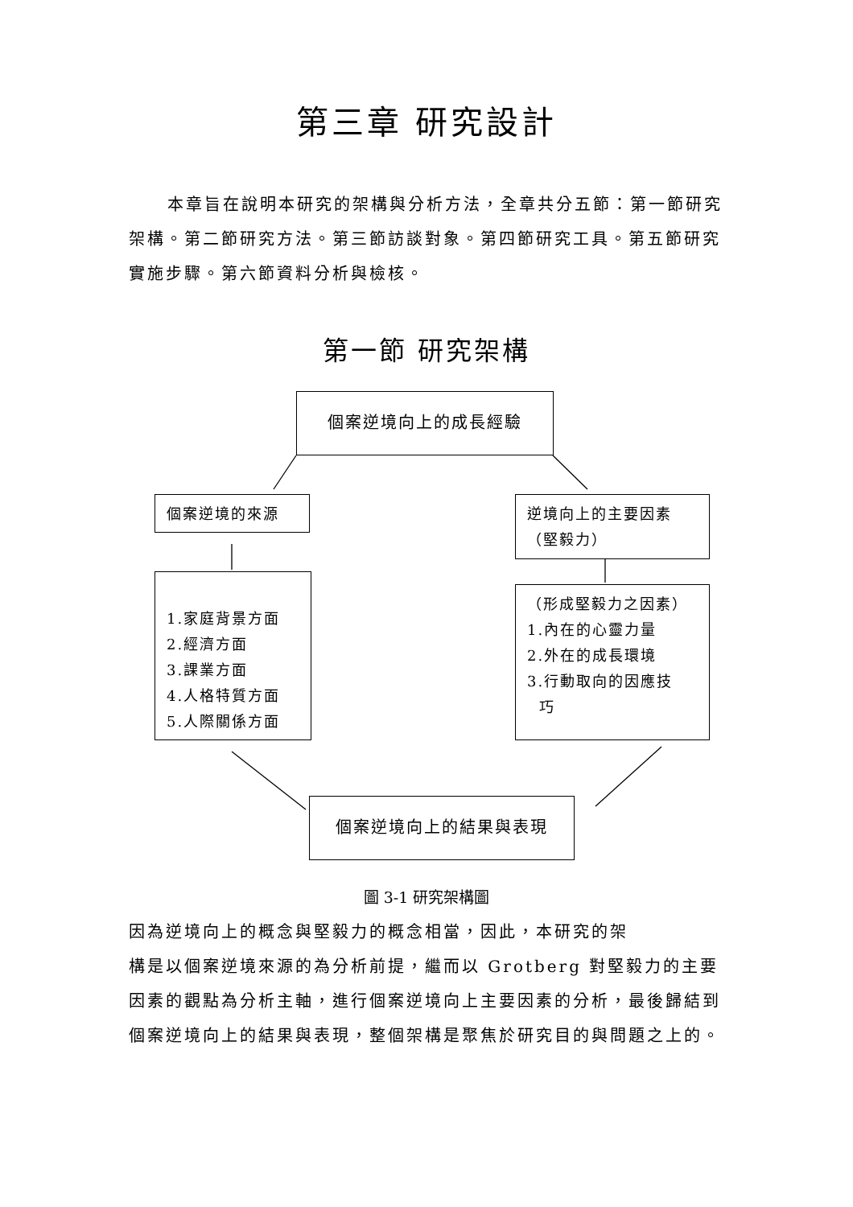第三章 研究設計
本章旨在說明本研究的架構與分析方法，全章共分五節：第一節研究架構。第二節研究方法。第三節訪談對象。第四節研究工具。第五節研究實施步驟。第六節資料分析與檢核。
第一節 研究架構
個案逆境向上的成長經驗
個案逆境的來源
逆境向上的主要因素
（堅毅力）
1.家庭背景方面
2.經濟方面
3.課業方面
4.人格特質方面
5.人際關係方面
（形成堅毅力之因素）
1.內在的心靈力量
2.外在的成長環境
3.行動取向的因應技
巧
個案逆境向上的結果與表現
圖 3-1 研究架構圖
因為逆境向上的概念與堅毅力的概念相當，因此，本研究的架
構是以個案逆境來源的為分析前提，繼而以 Grotberg 對堅毅力的主要因素的觀點為分析主軸，進行個案逆境向上主要因素的分析，最後歸結到個案逆境向上的結果與表現，整個架構是聚焦於研究目的與問題之上的。